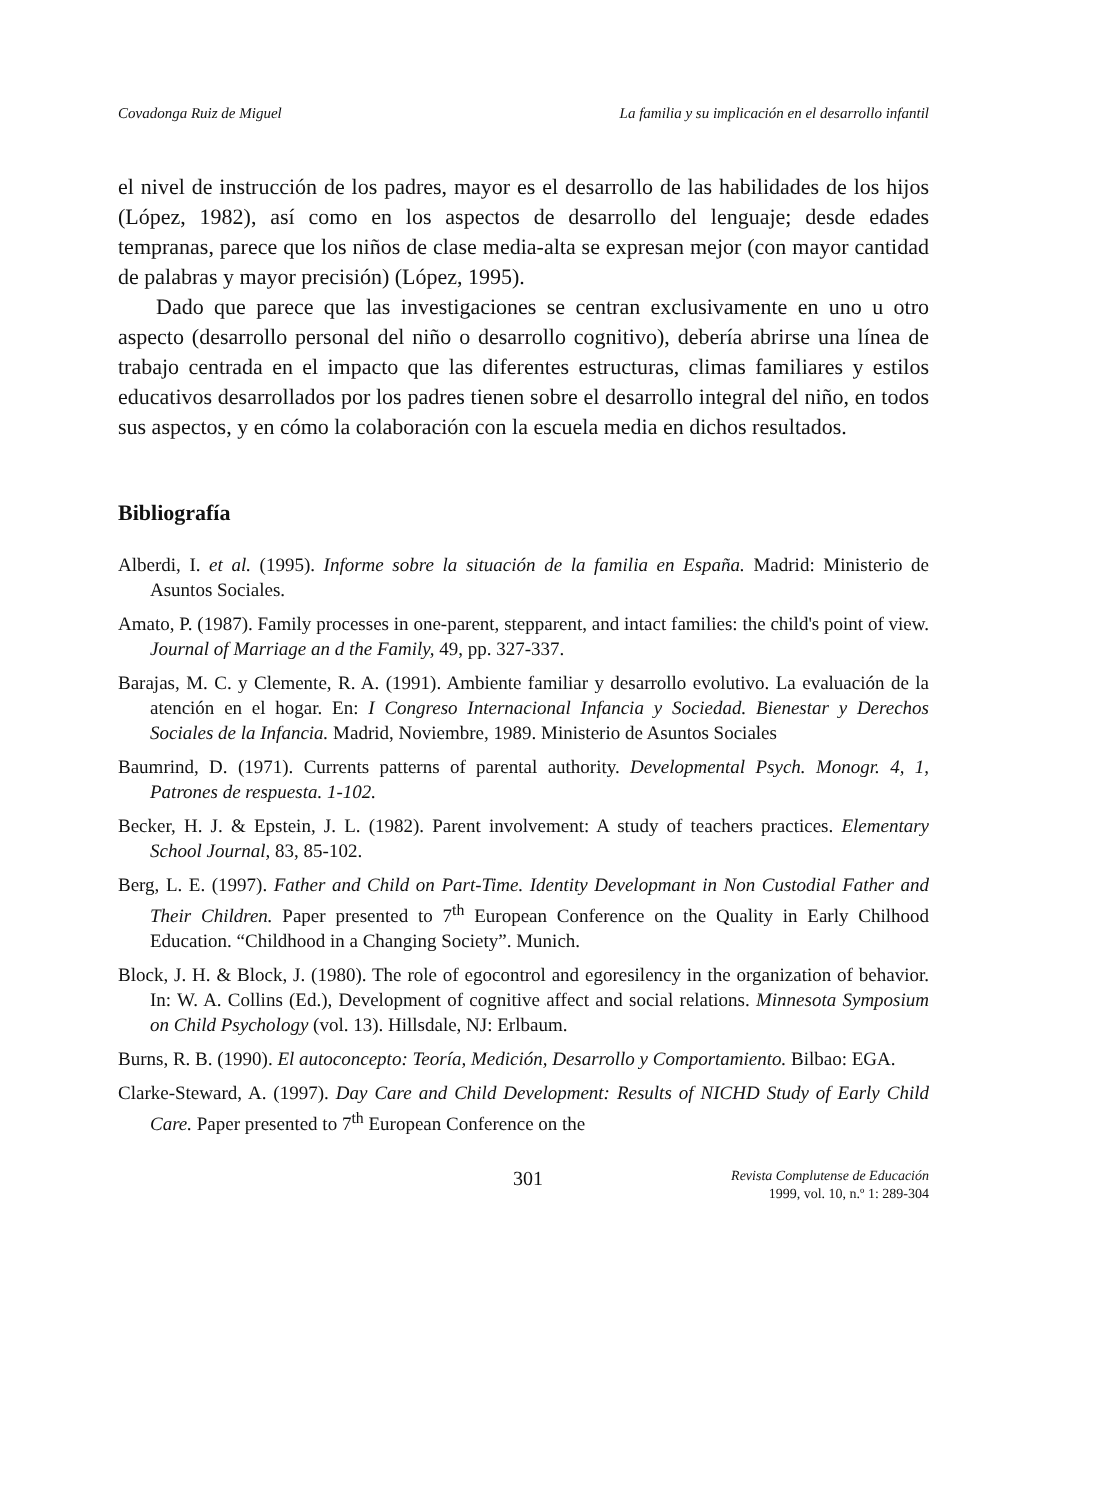Covadonga Ruiz de Miguel La familia y su implicación en el desarrollo infantil
el nivel de instrucción de los padres, mayor es el desarrollo de las habilidades de los hijos (López, 1982), así como en los aspectos de desarrollo del lenguaje; desde edades tempranas, parece que los niños de clase media-alta se expresan mejor (con mayor cantidad de palabras y mayor precisión) (López, 1995).
Dado que parece que las investigaciones se centran exclusivamente en uno u otro aspecto (desarrollo personal del niño o desarrollo cognitivo), debería abrirse una línea de trabajo centrada en el impacto que las diferentes estructuras, climas familiares y estilos educativos desarrollados por los padres tienen sobre el desarrollo integral del niño, en todos sus aspectos, y en cómo la colaboración con la escuela media en dichos resultados.
Bibliografía
Alberdi, I. et al. (1995). Informe sobre la situación de la familia en España. Madrid: Ministerio de Asuntos Sociales.
Amato, P. (1987). Family processes in one-parent, stepparent, and intact families: the child's point of view. Journal of Marriage an d the Family, 49, pp. 327-337.
Barajas, M. C. y Clemente, R. A. (1991). Ambiente familiar y desarrollo evolutivo. La evaluación de la atención en el hogar. En: I Congreso Internacional Infancia y Sociedad. Bienestar y Derechos Sociales de la Infancia. Madrid, Noviembre, 1989. Ministerio de Asuntos Sociales
Baumrind, D. (1971). Currents patterns of parental authority. Developmental Psych. Monogr. 4, 1, Patrones de respuesta. 1-102.
Becker, H. J. & Epstein, J. L. (1982). Parent involvement: A study of teachers practices. Elementary School Journal, 83, 85-102.
Berg, L. E. (1997). Father and Child on Part-Time. Identity Developmant in Non Custodial Father and Their Children. Paper presented to 7<sup>th</sup> European Conference on the Quality in Early Chilhood Education. “Childhood in a Changing Society”. Munich.
Block, J. H. & Block, J. (1980). The role of egocontrol and egoresilency in the organization of behavior. In: W. A. Collins (Ed.), Development of cognitive affect and social relations. Minnesota Symposium on Child Psychology (vol. 13). Hillsdale, NJ: Erlbaum.
Burns, R. B. (1990). El autoconcepto: Teoría, Medición, Desarrollo y Comportamiento. Bilbao: EGA.
Clarke-Steward, A. (1997). Day Care and Child Development: Results of NICHD Study of Early Child Care. Paper presented to 7<sup>th</sup> European Conference on the
301
Revista Complutense de Educación
1999, vol. 10, n.º 1: 289-304